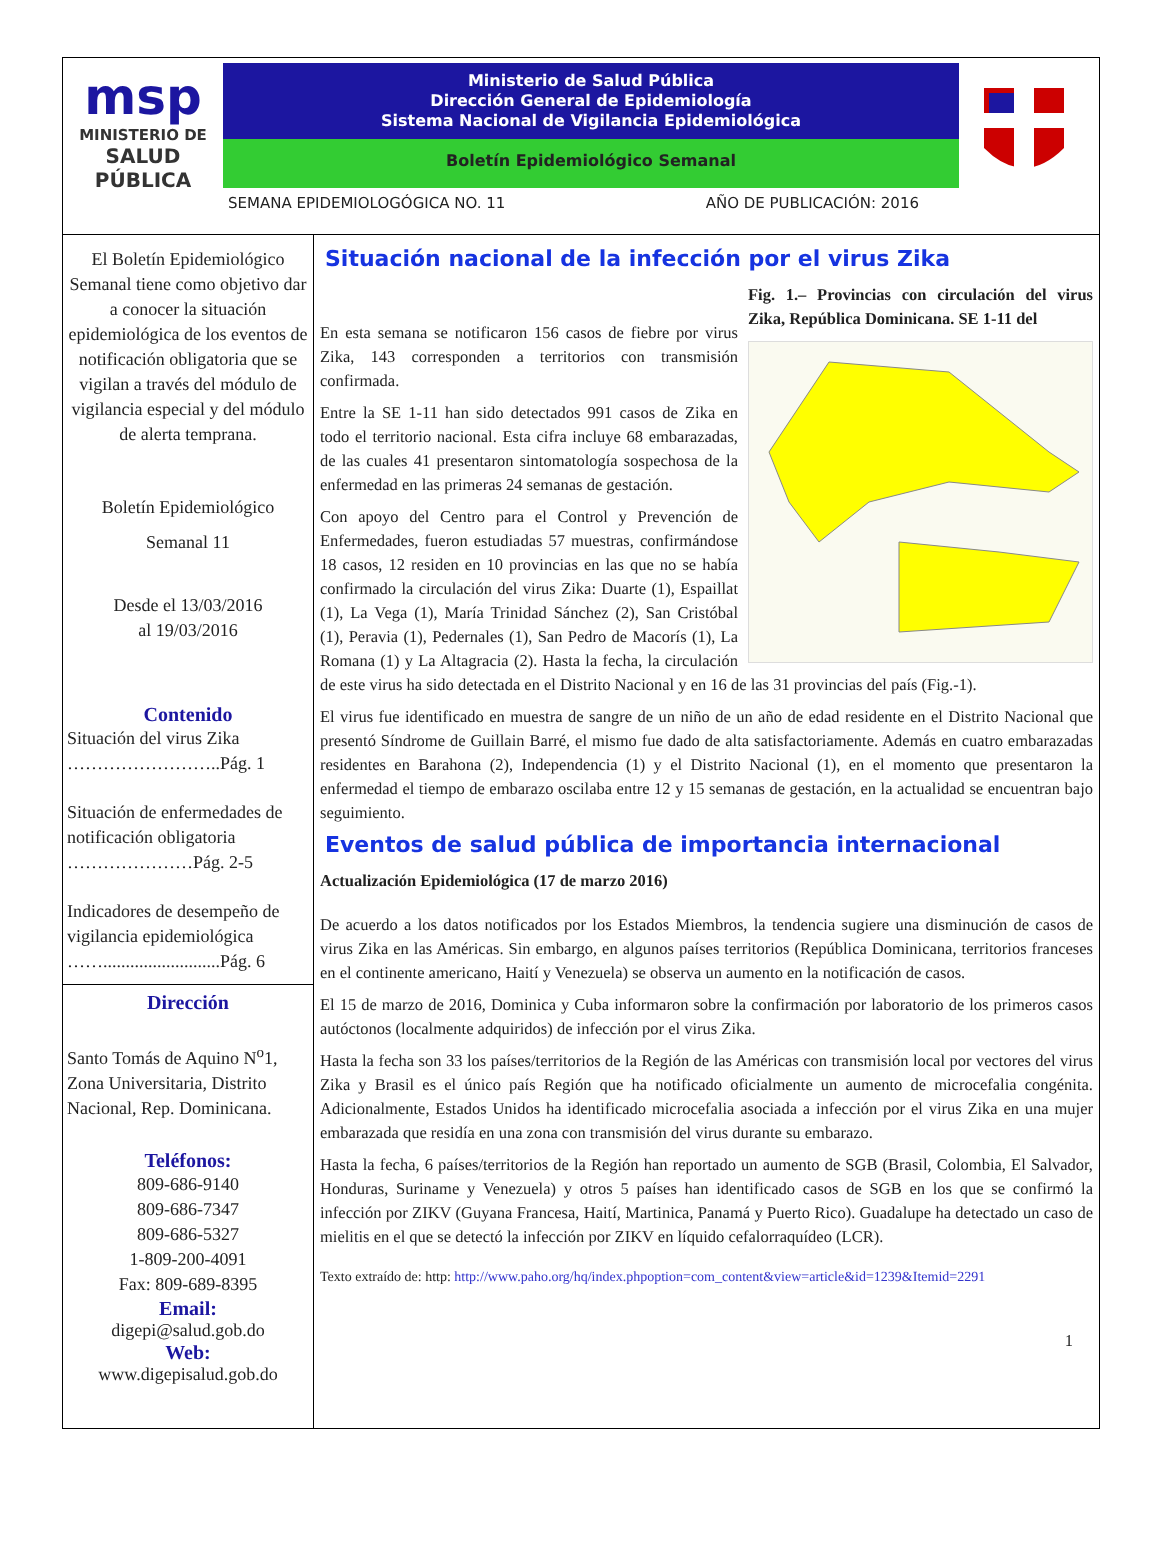msp
MINISTERIO DE
SALUD PÚBLICA
Ministerio de Salud Pública
Dirección General de Epidemiología
Sistema Nacional de Vigilancia Epidemiológica
Boletín Epidemiológico Semanal
SEMANA EPIDEMIOLOGÓGICA NO. 11 AÑO DE PUBLICACIÓN: 2016
El Boletín Epidemiológico Semanal tiene como objetivo dar a conocer la situación epidemiológica de los eventos de notificación obligatoria que se vigilan a través del módulo de vigilancia especial y del módulo de alerta temprana.
Boletín Epidemiológico
Semanal 11
Desde el 13/03/2016
al 19/03/2016
Contenido
Situación del virus Zika ……………………..Pág. 1
Situación de enfermedades de notificación obligatoria …………………Pág. 2-5
Indicadores de desempeño de vigilancia epidemiológica ……..........................Pág. 6
Dirección
Santo Tomás de Aquino N<sup>o</sup>1, Zona Universitaria, Distrito Nacional, Rep. Dominicana.
Teléfonos:
809-686-9140
809-686-7347
809-686-5327
1-809-200-4091
Fax: 809-689-8395
Email:
digepi@salud.gob.do
Web:
www.digepisalud.gob.do
Situación nacional de la infección por el virus Zika
Fig. 1.– Provincias con circulación del virus Zika, República Dominicana. SE 1-11 del
En esta semana se notificaron 156 casos de fiebre por virus Zika, 143 corresponden a territorios con transmisión confirmada.
Entre la SE 1-11 han sido detectados 991 casos de Zika en todo el territorio nacional. Esta cifra incluye 68 embarazadas, de las cuales 41 presentaron sintomatología sospechosa de la enfermedad en las primeras 24 semanas de gestación.
Con apoyo del Centro para el Control y Prevención de Enfermedades, fueron estudiadas 57 muestras, confirmándose 18 casos, 12 residen en 10 provincias en las que no se había confirmado la circulación del virus Zika: Duarte (1), Espaillat (1), La Vega (1), María Trinidad Sánchez (2), San Cristóbal (1), Peravia (1), Pedernales (1), San Pedro de Macorís (1), La Romana (1) y La Altagracia (2). Hasta la fecha, la circulación de este virus ha sido detectada en el Distrito Nacional y en 16 de las 31 provincias del país (Fig.-1).
El virus fue identificado en muestra de sangre de un niño de un año de edad residente en el Distrito Nacional que presentó Síndrome de Guillain Barré, el mismo fue dado de alta satisfactoriamente. Además en cuatro embarazadas residentes en Barahona (2), Independencia (1) y el Distrito Nacional (1), en el momento que presentaron la enfermedad el tiempo de embarazo oscilaba entre 12 y 15 semanas de gestación, en la actualidad se encuentran bajo seguimiento.
Eventos de salud pública de importancia internacional
Actualización Epidemiológica (17 de marzo 2016)
De acuerdo a los datos notificados por los Estados Miembros, la tendencia sugiere una disminución de casos de virus Zika en las Américas. Sin embargo, en algunos países territorios (República Dominicana, territorios franceses en el continente americano, Haití y Venezuela) se observa un aumento en la notificación de casos.
El 15 de marzo de 2016, Dominica y Cuba informaron sobre la confirmación por laboratorio de los primeros casos autóctonos (localmente adquiridos) de infección por el virus Zika.
Hasta la fecha son 33 los países/territorios de la Región de las Américas con transmisión local por vectores del virus Zika y Brasil es el único país Región que ha notificado oficialmente un aumento de microcefalia congénita. Adicionalmente, Estados Unidos ha identificado microcefalia asociada a infección por el virus Zika en una mujer embarazada que residía en una zona con transmisión del virus durante su embarazo.
Hasta la fecha, 6 países/territorios de la Región han reportado un aumento de SGB (Brasil, Colombia, El Salvador, Honduras, Suriname y Venezuela) y otros 5 países han identificado casos de SGB en los que se confirmó la infección por ZIKV (Guyana Francesa, Haití, Martinica, Panamá y Puerto Rico). Guadalupe ha detectado un caso de mielitis en el que se detectó la infección por ZIKV en líquido cefalorraquídeo (LCR).
Texto extraído de: http: http://www.paho.org/hq/index.phpoption=com_content&view=article&id=1239&Itemid=2291
1